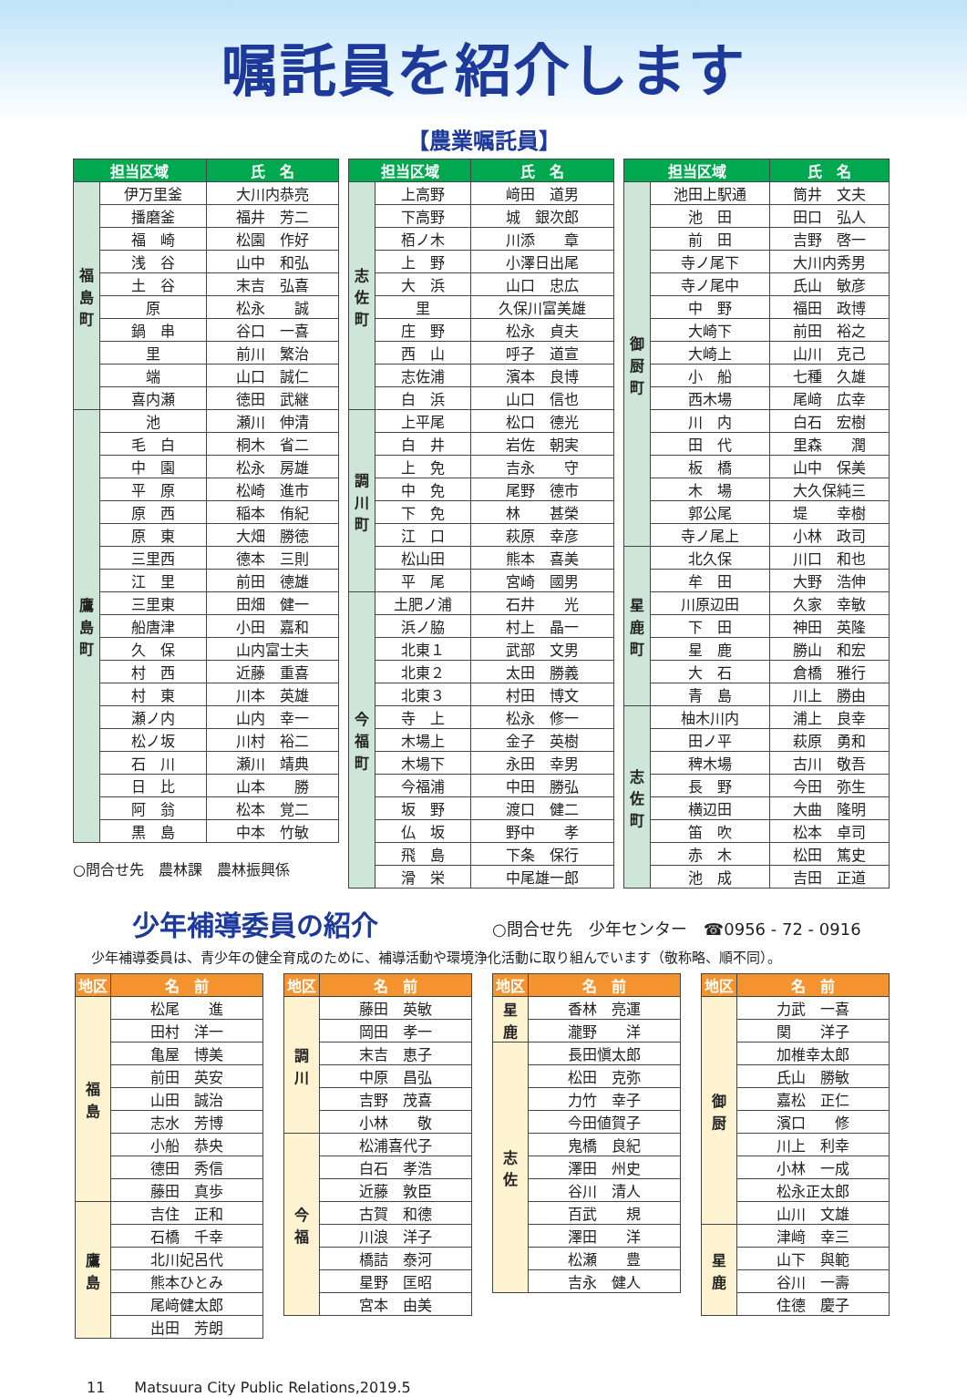嘱託員を紹介します
【農業嘱託員】
| 担当区域 | | 氏 名 |
| --- | --- | --- |
| 福 島 町 | 伊万里釜 | 大川内恭亮 |
| | 播磨釜 | 福井 芳二 |
| | 福 崎 | 松園 作好 |
| | 浅 谷 | 山中 和弘 |
| | 土 谷 | 末吉 弘喜 |
| | 原 | 松永 誠 |
| | 鍋 串 | 谷口 一喜 |
| | 里 | 前川 繁治 |
| | 端 | 山口 誠仁 |
| | 喜内瀬 | 徳田 武継 |
| 鷹 島 町 | 池 | 瀬川 伸清 |
| | 毛 白 | 桐木 省二 |
| | 中 園 | 松永 房雄 |
| | 平 原 | 松崎 進市 |
| | 原 西 | 稲本 侑紀 |
| | 原 東 | 大畑 勝徳 |
| | 三里西 | 德本 三則 |
| | 江 里 | 前田 德雄 |
| | 三里東 | 田畑 健一 |
| | 船唐津 | 小田 嘉和 |
| | 久 保 | 山内富士夫 |
| | 村 西 | 近藤 重喜 |
| | 村 東 | 川本 英雄 |
| | 瀬ノ内 | 山内 幸一 |
| | 松ノ坂 | 川村 裕二 |
| | 石 川 | 瀬川 靖典 |
| | 日 比 | 山本 勝 |
| | 阿 翁 | 松本 覚二 |
| | 黒 島 | 中本 竹敏 |
○問合せ先　農林課　農林振興係
| 担当区域 | | 氏 名 |
| --- | --- | --- |
| 志 佐 町 | 上高野 | 﨑田 道男 |
| | 下高野 | 城 銀次郎 |
| | 栢ノ木 | 川添 章 |
| | 上 野 | 小澤日出尾 |
| | 大 浜 | 山口 忠広 |
| | 里 | 久保川富美雄 |
| | 庄 野 | 松永 貞夫 |
| | 西 山 | 呼子 道宣 |
| | 志佐浦 | 濱本 良博 |
| | 白 浜 | 山口 信也 |
| 調 川 町 | 上平尾 | 松口 德光 |
| | 白 井 | 岩佐 朝実 |
| | 上 免 | 吉永 守 |
| | 中 免 | 尾野 德市 |
| | 下 免 | 林 甚榮 |
| | 江 口 | 萩原 幸彦 |
| | 松山田 | 熊本 喜美 |
| | 平 尾 | 宮崎 國男 |
| 今 福 町 | 土肥ノ浦 | 石井 光 |
| | 浜ノ脇 | 村上 晶一 |
| | 北東１ | 武部 文男 |
| | 北東２ | 太田 勝義 |
| | 北東３ | 村田 博文 |
| | 寺 上 | 松永 修一 |
| | 木場上 | 金子 英樹 |
| | 木場下 | 永田 幸男 |
| | 今福浦 | 中田 勝弘 |
| | 坂 野 | 渡口 健二 |
| | 仏 坂 | 野中 孝 |
| | 飛 島 | 下条 保行 |
| | 滑 栄 | 中尾雄一郎 |
| 担当区域 | | 氏 名 |
| --- | --- | --- |
| 御 厨 町 | 池田上駅通 | 筒井 文夫 |
| | 池 田 | 田口 弘人 |
| | 前 田 | 吉野 啓一 |
| | 寺ノ尾下 | 大川内秀男 |
| | 寺ノ尾中 | 氏山 敏彦 |
| | 中 野 | 福田 政博 |
| | 大崎下 | 前田 裕之 |
| | 大崎上 | 山川 克己 |
| | 小 船 | 七種 久雄 |
| | 西木場 | 尾﨑 広幸 |
| | 川 内 | 白石 宏樹 |
| | 田 代 | 里森 潤 |
| | 板 橋 | 山中 保美 |
| | 木 場 | 大久保純三 |
| | 郭公尾 | 堤 幸樹 |
| | 寺ノ尾上 | 小林 政司 |
| 星 鹿 町 | 北久保 | 川口 和也 |
| | 牟 田 | 大野 浩伸 |
| | 川原辺田 | 久家 幸敏 |
| | 下 田 | 神田 英隆 |
| | 星 鹿 | 勝山 和宏 |
| | 大 石 | 倉橋 雅行 |
| | 青 島 | 川上 勝由 |
| 志 佐 町 | 柚木川内 | 浦上 良幸 |
| | 田ノ平 | 萩原 勇和 |
| | 稗木場 | 古川 敬吾 |
| | 長 野 | 今田 弥生 |
| | 横辺田 | 大曲 隆明 |
| | 笛 吹 | 松本 卓司 |
| | 赤 木 | 松田 篤史 |
| | 池 成 | 吉田 正道 |
少年補導委員の紹介
○問合せ先　少年センター　☎0956 - 72 - 0916
少年補導委員は、青少年の健全育成のために、補導活動や環境浄化活動に取り組んでいます（敬称略、順不同）。
| 地区 | 名 前 |
| --- | --- |
| 福 島 | 松尾 進 |
| | 田村 洋一 |
| | 亀屋 博美 |
| | 前田 英安 |
| | 山田 誠治 |
| | 志水 芳博 |
| | 小船 恭央 |
| | 德田 秀信 |
| | 藤田 真歩 |
| 鷹 島 | 吉住 正和 |
| | 石橋 千幸 |
| | 北川妃呂代 |
| | 熊本ひとみ |
| | 尾﨑健太郎 |
| | 出田 芳朗 |
| 地区 | 名 前 |
| --- | --- |
| 調 川 | 藤田 英敏 |
| | 岡田 孝一 |
| | 末吉 恵子 |
| | 中原 昌弘 |
| | 吉野 茂喜 |
| | 小林 敬 |
| 今 福 | 松浦喜代子 |
| | 白石 孝浩 |
| | 近藤 敦臣 |
| | 古賀 和德 |
| | 川浪 洋子 |
| | 橋詰 泰河 |
| | 星野 匡昭 |
| | 宮本 由美 |
| 地区 | 名 前 |
| --- | --- |
| 星 鹿 | 香林 亮運 |
| | 瀧野 洋 |
| 志 佐 | 長田愼太郎 |
| | 松田 克弥 |
| | 力竹 幸子 |
| | 今田値賀子 |
| | 鬼橋 良紀 |
| | 澤田 州史 |
| | 谷川 清人 |
| | 百武 規 |
| | 澤田 洋 |
| | 松瀬 豊 |
| | 吉永 健人 |
| 地区 | 名 前 |
| --- | --- |
| 御 厨 | 力武 一喜 |
| | 関 洋子 |
| | 加椎幸太郎 |
| | 氏山 勝敏 |
| | 嘉松 正仁 |
| | 濱口 修 |
| | 川上 利幸 |
| | 小林 一成 |
| | 松永正太郎 |
| | 山川 文雄 |
| 星 鹿 | 津﨑 幸三 |
| | 山下 與範 |
| | 谷川 一壽 |
| | 住德 慶子 |
11　　Matsuura City Public Relations,2019.5